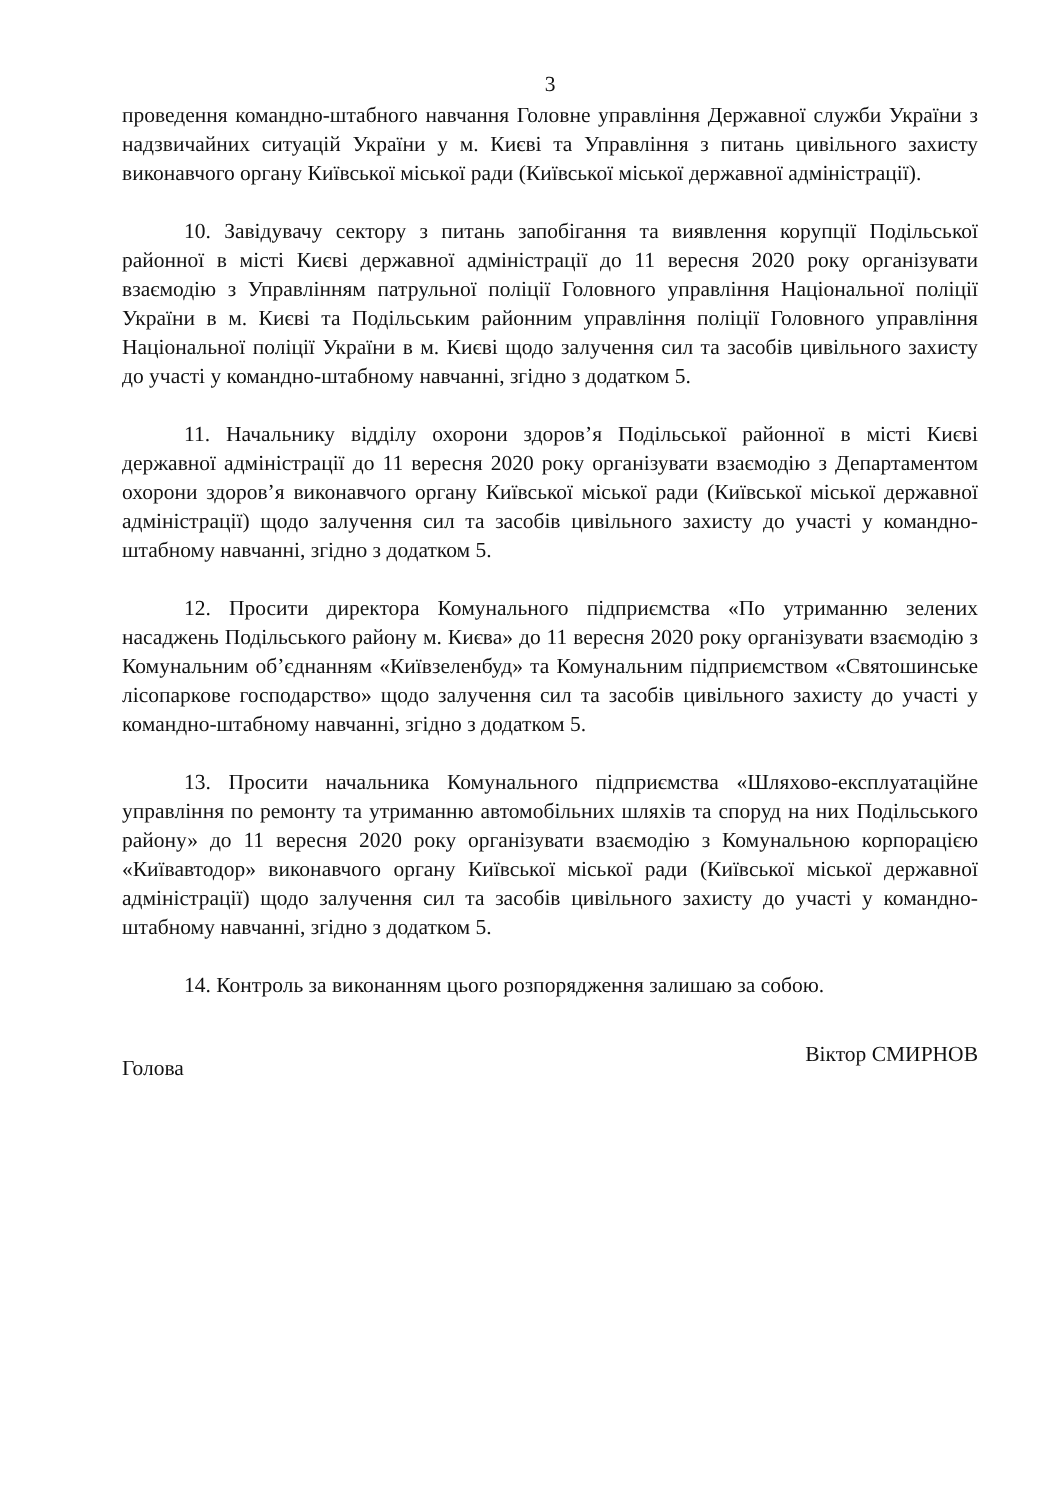3
проведення командно-штабного навчання Головне управління Державної служби України з надзвичайних ситуацій України у м. Києві та Управління з питань цивільного захисту виконавчого органу Київської міської ради (Київської міської державної адміністрації).
10. Завідувачу сектору з питань запобігання та виявлення корупції Подільської районної в місті Києві державної адміністрації до 11 вересня 2020 року організувати взаємодію з Управлінням патрульної поліції Головного управління Національної поліції України в м. Києві та Подільським районним управління поліції Головного управління Національної поліції України в м. Києві щодо залучення сил та засобів цивільного захисту до участі у командно-штабному навчанні, згідно з додатком 5.
11. Начальнику відділу охорони здоров’я Подільської районної в місті Києві державної адміністрації до 11 вересня 2020 року організувати взаємодію з Департаментом охорони здоров’я виконавчого органу Київської міської ради (Київської міської державної адміністрації) щодо залучення сил та засобів цивільного захисту до участі у командно-штабному навчанні, згідно з додатком 5.
12. Просити директора Комунального підприємства «По утриманню зелених насаджень Подільського району м. Києва» до 11 вересня 2020 року організувати взаємодію з Комунальним об’єднанням «Київзеленбуд» та Комунальним підприємством «Святошинське лісопаркове господарство» щодо залучення сил та засобів цивільного захисту до участі у командно-штабному навчанні, згідно з додатком 5.
13. Просити начальника Комунального підприємства «Шляхово-експлуатаційне управління по ремонту та утриманню автомобільних шляхів та споруд на них Подільського району» до 11 вересня 2020 року організувати взаємодію з Комунальною корпорацією «Київавтодор» виконавчого органу Київської міської ради (Київської міської державної адміністрації) щодо залучення сил та засобів цивільного захисту до участі у командно-штабному навчанні, згідно з додатком 5.
14. Контроль за виконанням цього розпорядження залишаю за собою.
Голова Віктор СМИРНОВ